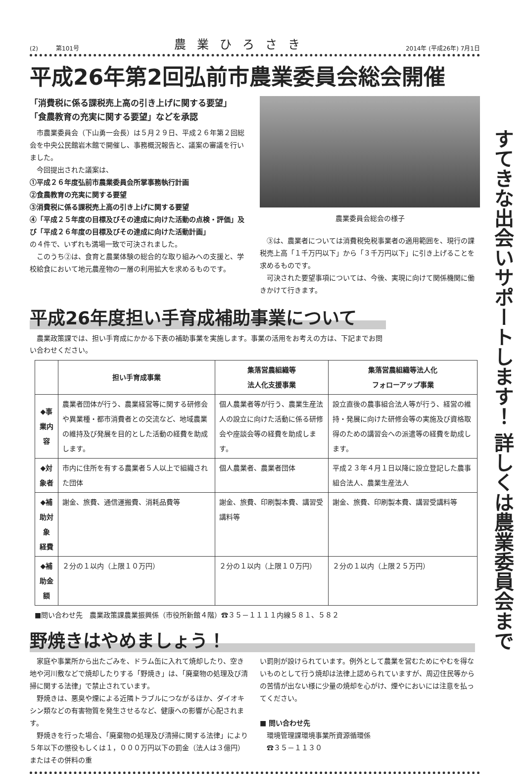(2)　　　第101号 農業ひろさき 2014年 (平成26年) 7月1日
平成26年第2回弘前市農業委員会総会開催
「消費税に係る課税売上高の引き上げに関する要望」
「食農教育の充実に関する要望」などを承認
市農業委員会（下山勇一会長）は５月２９日、平成２６年第２回総会を中央公民館岩木館で開催し、事務概況報告と、議案の審議を行いました。
今回提出された議案は、
①平成２６年度弘前市農業委員会所掌事務執行計画
②食農教育の充実に関する要望
③消費税に係る課税売上高の引き上げに関する要望
④「平成２５年度の目標及びその達成に向けた活動の点検・評価」及び「平成２６年度の目標及びその達成に向けた活動計画」
の４件で、いずれも満場一致で可決されました。
このうち②は、食育と農業体験の総合的な取り組みへの支援と、学校給食において地元農産物の一層の利用拡大を求めるものです。
農業委員会総会の様子
③は、農業者については消費税免税事業者の適用範囲を、現行の課税売上高「１千万円以下」から「３千万円以下」に引き上げることを求めるものです。
可決された要望事項については、今後、実現に向けて関係機関に働きかけて行きます。
平成26年度担い手育成補助事業について
農業政策課では、担い手育成にかかる下表の補助事業を実施します。事業の活用をお考えの方は、下記までお問い合わせください。
| | 担い手育成事業 | 集落営農組織等 法人化支援事業 | 集落営農組織等法人化 フォローアップ事業 |
| --- | --- | --- | --- |
| ◆事業内容 | 農業者団体が行う、農業経営等に関する研修会や異業種・都市消費者との交流など、地域農業の維持及び発展を目的とした活動の経費を助成します。 | 個人農業者等が行う、農業生産法人の設立に向けた活動に係る研修会や座談会等の経費を助成します。 | 設立直後の農事組合法人等が行う、経営の維持・発展に向けた研修会等の実施及び資格取得のための講習会への派遣等の経費を助成します。 |
| ◆対象者 | 市内に住所を有する農業者５人以上で組織された団体 | 個人農業者、農業者団体 | 平成２３年４月１日以降に設立登記した農事組合法人、農業生産法人 |
| ◆補助対象 経費 | 謝金、旅費、通信運搬費、消耗品費等 | 謝金、旅費、印刷製本費、講習受講料等 | 謝金、旅費、印刷製本費、講習受講料等 |
| ◆補助金額 | ２分の１以内（上限１０万円） | ２分の１以内（上限１０万円） | ２分の１以内（上限２５万円） |
■問い合わせ先　農業政策課農業振興係（市役所新館４階）☎３５－１１１１内線５８１、５８２
野焼きはやめましょう！
家庭や事業所から出たごみを、ドラム缶に入れて焼却したり、空き地や河川敷などで焼却したりする「野焼き」は、「廃棄物の処理及び清掃に関する法律」で禁止されています。
野焼きは、悪臭や煙による近隣トラブルにつながるほか、ダイオキシン類などの有害物質を発生させるなど、健康への影響が心配されます。
野焼きを行った場合、「廃棄物の処理及び清掃に関する法律」により５年以下の懲役もしくは１，０００万円以下の罰金（法人は３億円）またはその併料の重
い罰則が設けられています。例外として農業を営むためにやむを得ないものとして行う焼却は法律上認められていますが、周辺住民等からの苦情が出ない様に少量の焼却を心がけ、煙やにおいには注意を払ってください。
■ 問い合わせ先
　環境管理課環境事業所資源循環係
　☎３５－１１３０
すてきな出会いサポートします！ 詳しくは農業委員会まで